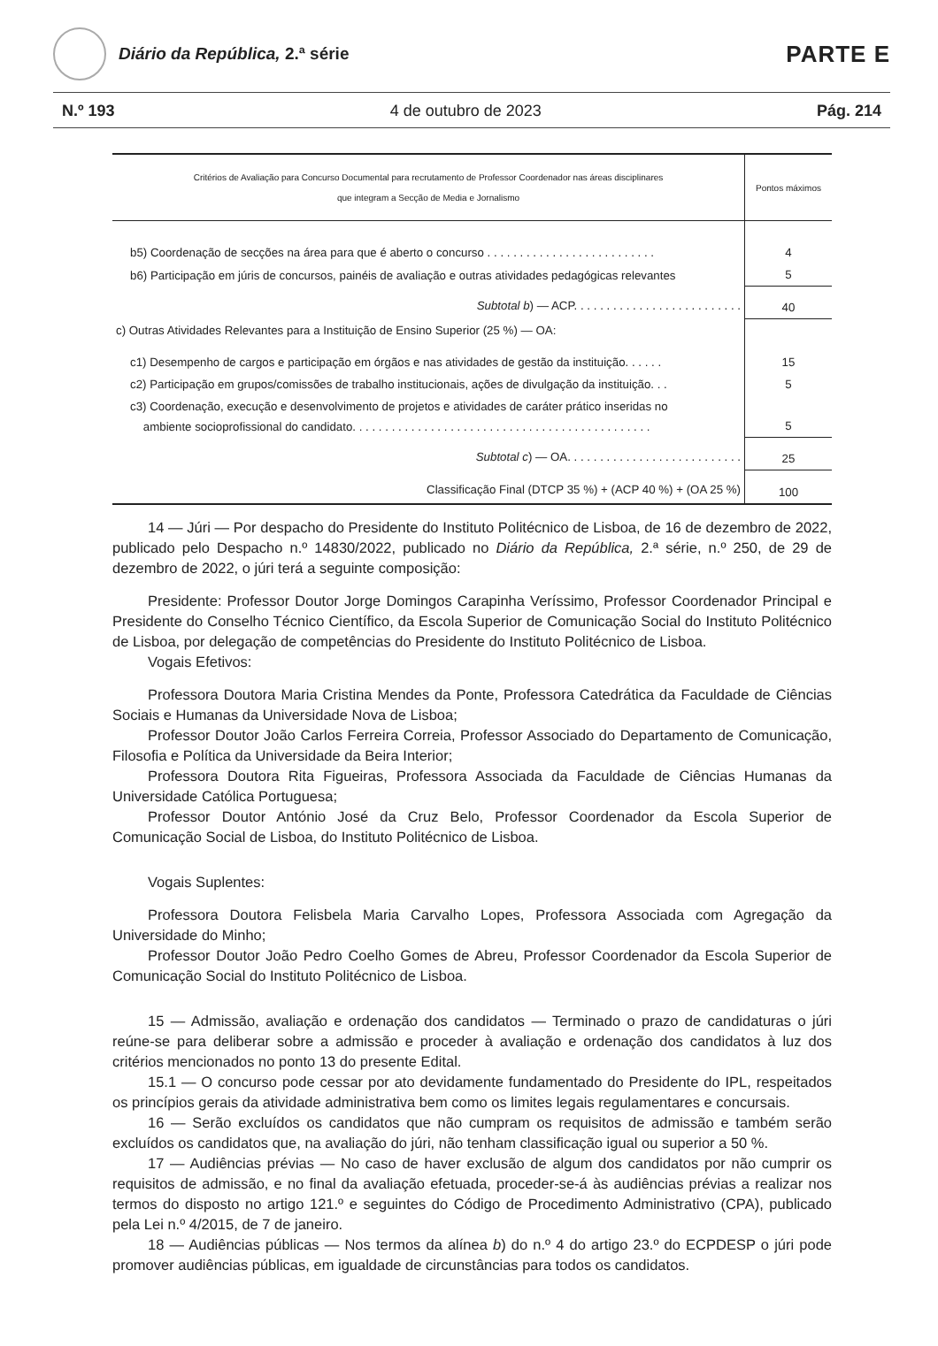Diário da República, 2.ª série
PARTE E
N.º 193 4 de outubro de 2023 Pág. 214
| Critérios de Avaliação para Concurso Documental para recrutamento de Professor Coordenador nas áreas disciplinares que integram a Secção de Media e Jornalismo | Pontos máximos |
| --- | --- |
| b5) Coordenação de secções na área para que é aberto o concurso . . . . . . . . . . . . . . . . . . . . . . . . . . | 4 |
| b6) Participação em júris de concursos, painéis de avaliação e outras atividades pedagógicas relevantes | 5 |
| Subtotal b ) — ACP. . . . . . . . . . . . . . . . . . . . . . . . . . | 40 |
| c) Outras Atividades Relevantes para a Instituição de Ensino Superior (25 %) — OA: | |
| c1) Desempenho de cargos e participação em órgãos e nas atividades de gestão da instituição. . . . . . | 15 |
| c2) Participação em grupos/comissões de trabalho institucionais, ações de divulgação da instituição. . . | 5 |
| c3) Coordenação, execução e desenvolvimento de projetos e atividades de caráter prático inseridas no ambiente socioprofissional do candidato. . . . . . . . . . . . . . . . . . . . . . . . . . . . . . . . . . . . . . . . . . . . . . | 5 |
| Subtotal c ) — OA. . . . . . . . . . . . . . . . . . . . . . . . . . . | 25 |
| Classificação Final (DTCP 35 %) + (ACP 40 %) + (OA 25 %) | 100 |
14 — Júri — Por despacho do Presidente do Instituto Politécnico de Lisboa, de 16 de dezembro de 2022, publicado pelo Despacho n.º 14830/2022, publicado no Diário da República, 2.ª série, n.º 250, de 29 de dezembro de 2022, o júri terá a seguinte composição:
Presidente: Professor Doutor Jorge Domingos Carapinha Veríssimo, Professor Coordenador Principal e Presidente do Conselho Técnico Científico, da Escola Superior de Comunicação Social do Instituto Politécnico de Lisboa, por delegação de competências do Presidente do Instituto Politécnico de Lisboa.
Vogais Efetivos:
Professora Doutora Maria Cristina Mendes da Ponte, Professora Catedrática da Faculdade de Ciências Sociais e Humanas da Universidade Nova de Lisboa;
Professor Doutor João Carlos Ferreira Correia, Professor Associado do Departamento de Comunicação, Filosofia e Política da Universidade da Beira Interior;
Professora Doutora Rita Figueiras, Professora Associada da Faculdade de Ciências Humanas da Universidade Católica Portuguesa;
Professor Doutor António José da Cruz Belo, Professor Coordenador da Escola Superior de Comunicação Social de Lisboa, do Instituto Politécnico de Lisboa.
Vogais Suplentes:
Professora Doutora Felisbela Maria Carvalho Lopes, Professora Associada com Agregação da Universidade do Minho;
Professor Doutor João Pedro Coelho Gomes de Abreu, Professor Coordenador da Escola Superior de Comunicação Social do Instituto Politécnico de Lisboa.
15 — Admissão, avaliação e ordenação dos candidatos — Terminado o prazo de candidaturas o júri reúne-se para deliberar sobre a admissão e proceder à avaliação e ordenação dos candidatos à luz dos critérios mencionados no ponto 13 do presente Edital.
15.1 — O concurso pode cessar por ato devidamente fundamentado do Presidente do IPL, respeitados os princípios gerais da atividade administrativa bem como os limites legais regulamentares e concursais.
16 — Serão excluídos os candidatos que não cumpram os requisitos de admissão e também serão excluídos os candidatos que, na avaliação do júri, não tenham classificação igual ou superior a 50 %.
17 — Audiências prévias — No caso de haver exclusão de algum dos candidatos por não cumprir os requisitos de admissão, e no final da avaliação efetuada, proceder-se-á às audiências prévias a realizar nos termos do disposto no artigo 121.º e seguintes do Código de Procedimento Administrativo (CPA), publicado pela Lei n.º 4/2015, de 7 de janeiro.
18 — Audiências públicas — Nos termos da alínea b) do n.º 4 do artigo 23.º do ECPDESP o júri pode promover audiências públicas, em igualdade de circunstâncias para todos os candidatos.